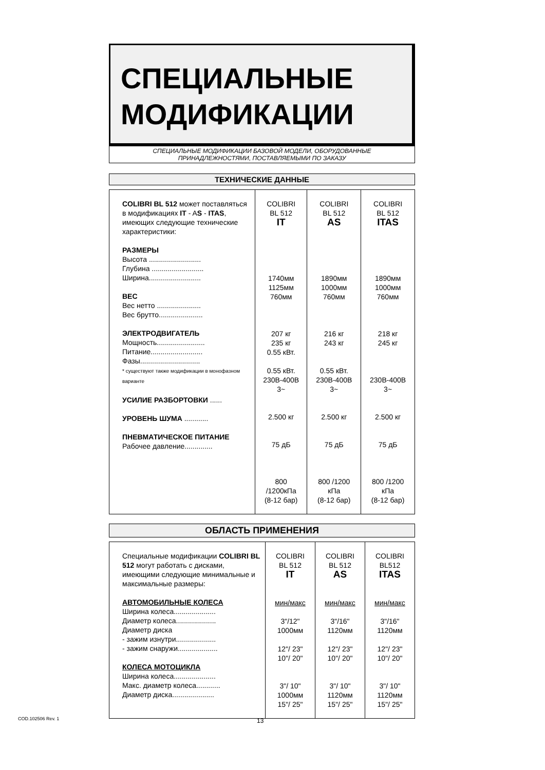СПЕЦИАЛЬНЫЕ
МОДИФИКАЦИИ
СПЕЦИАЛЬНЫЕ МОДИФИКАЦИИ БАЗОВОЙ МОДЕЛИ, ОБОРУДОВАННЫЕ
ПРИНАДЛЕЖНОСТЯМИ, ПОСТАВЛЯЕМЫМИ ПО ЗАКАЗУ
ТЕХНИЧЕСКИЕ ДАННЫЕ
| COLIBRI BL 512 может поставляться в модификациях IT - A S - ITAS , имеющих следующие технические характеристики: РАЗМЕРЫ Высота .......................... Глубина .......................... Ширина.......................... ВЕС Вес нетто ...................... Вес брутто...................... ЭЛЕКТРОДВИГАТЕЛЬ Мощность........................ Питание.......................... Фазы.............................. * существуют также модификации в монофазном варианте УСИЛИЕ РАЗБОРТОВКИ ...... УРОВЕНЬ ШУМА ............ ПНЕВМАТИЧЕСКОЕ ПИТАНИЕ Рабочее давление.............. | COLIBRI BL 512 IT 1740мм 1125мм 760мм 207 кг 235 кг 0.55 кВт. 0.55 кВт. 230В-400В 3~ 2.500 кг 75 дБ 800 /1200кПа (8-12 бар) | COLIBRI BL 512 AS 1890мм 1000мм 760мм 216 кг 243 кг 0.55 кВт. 230В-400В 3~ 2.500 кг 75 дБ 800 /1200 кПа (8-12 бар) | COLIBRI BL 512 ITAS 1890мм 1000мм 760мм 218 кг 245 кг 230В-400В 3~ 2.500 кг 75 дБ 800 /1200 кПа (8-12 бар) |
ОБЛАСТЬ ПРИМЕНЕНИЯ
| Специальные модификации COLIBRI BL 512 могут работать с дисками, имеющими следующие минимальные и максимальные размеры: АВТОМОБИЛЬНЫЕ КОЛЕСА Ширина колеса..................... Диаметр колеса.................... Диаметр диска - зажим изнутри.................... - зажим снаружи.................... КОЛЕСА МОТОЦИКЛА Ширина колеса..................... Макс. диаметр колеса............ Диаметр диска..................... | COLIBRI BL 512 IT мин/макс 3"/12" 1000мм 12"/ 23" 10"/ 20" 3"/ 10" 1000мм 15"/ 25" | COLIBRI BL 512 AS мин/макс 3"/16" 1120мм 12"/ 23" 10"/ 20" 3"/ 10" 1120мм 15"/ 25" | COLIBRI BL512 ITAS мин/макс 3"/16" 1120мм 12"/ 23" 10"/ 20" 3"/ 10" 1120мм 15"/ 25" |
COD.102506 Rev. 1 13